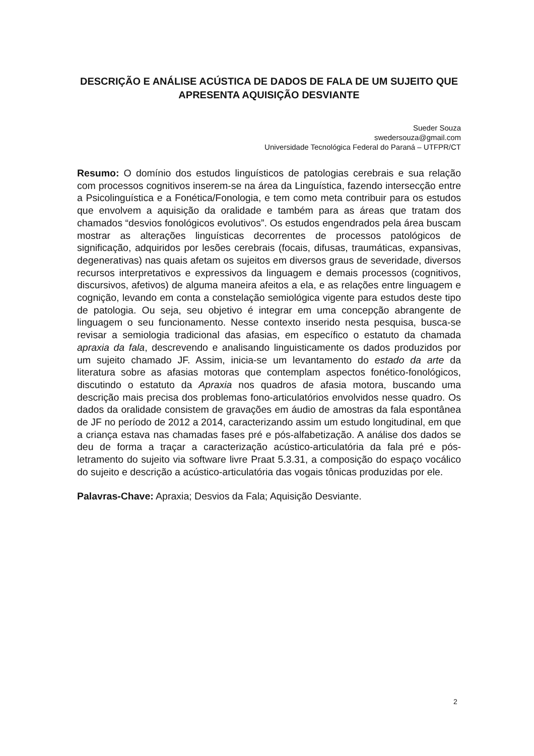DESCRIÇÃO E ANÁLISE ACÚSTICA DE DADOS DE FALA DE UM SUJEITO QUE APRESENTA AQUISIÇÃO DESVIANTE
Sueder Souza
swedersouza@gmail.com
Universidade Tecnológica Federal do Paraná – UTFPR/CT
Resumo: O domínio dos estudos linguísticos de patologias cerebrais e sua relação com processos cognitivos inserem-se na área da Linguística, fazendo intersecção entre a Psicolinguística e a Fonética/Fonologia, e tem como meta contribuir para os estudos que envolvem a aquisição da oralidade e também para as áreas que tratam dos chamados “desvios fonológicos evolutivos”. Os estudos engendrados pela área buscam mostrar as alterações linguísticas decorrentes de processos patológicos de significação, adquiridos por lesões cerebrais (focais, difusas, traumáticas, expansivas, degenerativas) nas quais afetam os sujeitos em diversos graus de severidade, diversos recursos interpretativos e expressivos da linguagem e demais processos (cognitivos, discursivos, afetivos) de alguma maneira afeitos a ela, e as relações entre linguagem e cognição, levando em conta a constelação semiológica vigente para estudos deste tipo de patologia. Ou seja, seu objetivo é integrar em uma concepção abrangente de linguagem o seu funcionamento. Nesse contexto inserido nesta pesquisa, busca-se revisar a semiologia tradicional das afasias, em específico o estatuto da chamada apraxia da fala, descrevendo e analisando linguisticamente os dados produzidos por um sujeito chamado JF. Assim, inicia-se um levantamento do estado da arte da literatura sobre as afasias motoras que contemplam aspectos fonético-fonológicos, discutindo o estatuto da Apraxia nos quadros de afasia motora, buscando uma descrição mais precisa dos problemas fono-articulatórios envolvidos nesse quadro. Os dados da oralidade consistem de gravações em áudio de amostras da fala espontânea de JF no período de 2012 a 2014, caracterizando assim um estudo longitudinal, em que a criança estava nas chamadas fases pré e pós-alfabetização. A análise dos dados se deu de forma a traçar a caracterização acústico-articulatória da fala pré e pós-letramento do sujeito via software livre Praat 5.3.31, a composição do espaço vocálico do sujeito e descrição a acústico-articulatória das vogais tônicas produzidas por ele.
Palavras-Chave: Apraxia; Desvios da Fala; Aquisição Desviante.
2